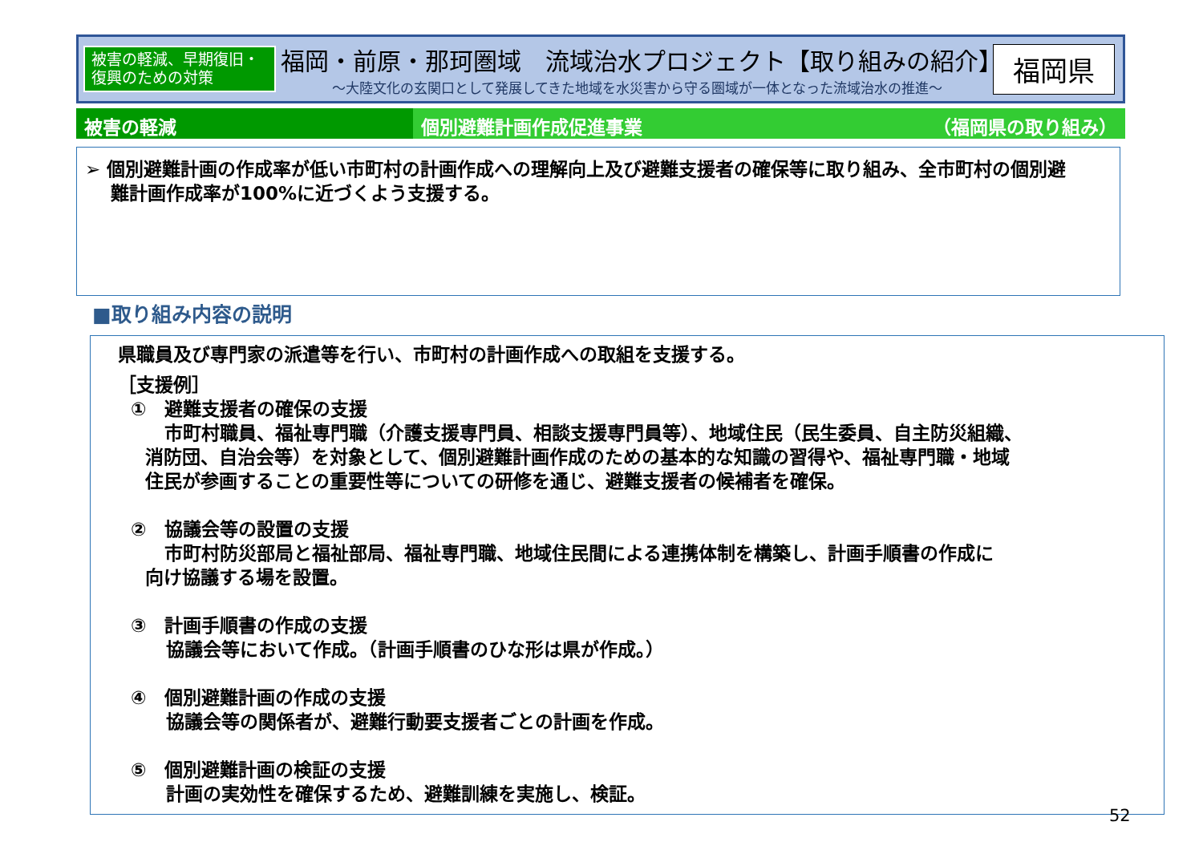被害の軽減、早期復旧・
復興のための対策
福岡・前原・那珂圏域　流域治水プロジェクト【取り組みの紹介】
～大陸文化の玄関口として発展してきた地域を水災害から守る圏域が一体となった流域治水の推進～
福岡県
被害の軽減 個別避難計画作成促進事業 （福岡県の取り組み）
➢ 個別避難計画の作成率が低い市町村の計画作成への理解向上及び避難支援者の確保等に取り組み、全市町村の個別避
難計画作成率が100%に近づくよう支援する。
■取り組み内容の説明
県職員及び専門家の派遣等を行い、市町村の計画作成への取組を支援する。
［支援例］
①　避難支援者の確保の支援
市町村職員、福祉専門職（介護支援専門員、相談支援専門員等）、地域住民（民生委員、自主防災組織、
消防団、自治会等）を対象として、個別避難計画作成のための基本的な知識の習得や、福祉専門職・地域
住民が参画することの重要性等についての研修を通じ、避難支援者の候補者を確保。
②　協議会等の設置の支援
市町村防災部局と福祉部局、福祉専門職、地域住民間による連携体制を構築し、計画手順書の作成に
向け協議する場を設置。
③　計画手順書の作成の支援
協議会等において作成。（計画手順書のひな形は県が作成。）
④　個別避難計画の作成の支援
協議会等の関係者が、避難行動要支援者ごとの計画を作成。
⑤　個別避難計画の検証の支援
計画の実効性を確保するため、避難訓練を実施し、検証。
52